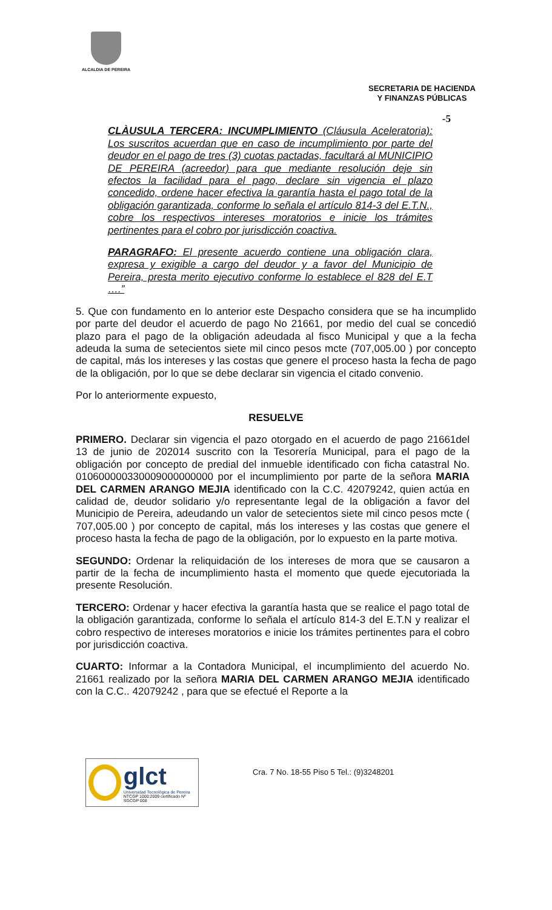ALCALDIA DE PEREIRA
SECRETARIA DE HACIENDA
Y FINANZAS PÚBLICAS
-5
CLÀUSULA TERCERA: INCUMPLIMIENTO (Cláusula Aceleratoria): Los suscritos acuerdan que en caso de incumplimiento por parte del deudor en el pago de tres (3) cuotas pactadas, facultará al MUNICIPIO DE PEREIRA (acreedor) para que mediante resolución deje sin efectos la facilidad para el pago, declare sin vigencia el plazo concedido, ordene hacer efectiva la garantía hasta el pago total de la obligación garantizada, conforme lo señala el artículo 814-3 del E.T.N., cobre los respectivos intereses moratorios e inicie los trámites pertinentes para el cobro por jurisdicción coactiva.
PARAGRAFO: El presente acuerdo contiene una obligación clara, expresa y exigible a cargo del deudor y a favor del Municipio de Pereira, presta merito ejecutivo conforme lo establece el 828 del E.T ….”
5. Que con fundamento en lo anterior este Despacho considera que se ha incumplido por parte del deudor el acuerdo de pago No 21661, por medio del cual se concedió plazo para el pago de la obligación adeudada al fisco Municipal y que a la fecha adeuda la suma de setecientos siete mil cinco pesos mcte (707,005.00 ) por concepto de capital, más los intereses y las costas que genere el proceso hasta la fecha de pago de la obligación, por lo que se debe declarar sin vigencia el citado convenio.
Por lo anteriormente expuesto,
RESUELVE
PRIMERO. Declarar sin vigencia el pazo otorgado en el acuerdo de pago 21661del 13 de junio de 202014 suscrito con la Tesorería Municipal, para el pago de la obligación por concepto de predial del inmueble identificado con ficha catastral No. 010600000330009000000000 por el incumplimiento por parte de la señora MARIA DEL CARMEN ARANGO MEJIA identificado con la C.C. 42079242, quien actúa en calidad de, deudor solidario y/o representante legal de la obligación a favor del Municipio de Pereira, adeudando un valor de setecientos siete mil cinco pesos mcte ( 707,005.00 ) por concepto de capital, más los intereses y las costas que genere el proceso hasta la fecha de pago de la obligación, por lo expuesto en la parte motiva.
SEGUNDO: Ordenar la reliquidación de los intereses de mora que se causaron a partir de la fecha de incumplimiento hasta el momento que quede ejecutoriada la presente Resolución.
TERCERO: Ordenar y hacer efectiva la garantía hasta que se realice el pago total de la obligación garantizada, conforme lo señala el artículo 814-3 del E.T.N y realizar el cobro respectivo de intereses moratorios e inicie los trámites pertinentes para el cobro por jurisdicción coactiva.
CUARTO: Informar a la Contadora Municipal, el incumplimiento del acuerdo No. 21661 realizado por la señora MARIA DEL CARMEN ARANGO MEJIA identificado con la C.C.. 42079242 , para que se efectué el Reporte a la
glct
Universidad Tecnológica de Pereira
NTCGP 1000:2009 certificado Nº SGCGP 008
Cra. 7 No. 18-55 Piso 5 Tel.: (9)3248201